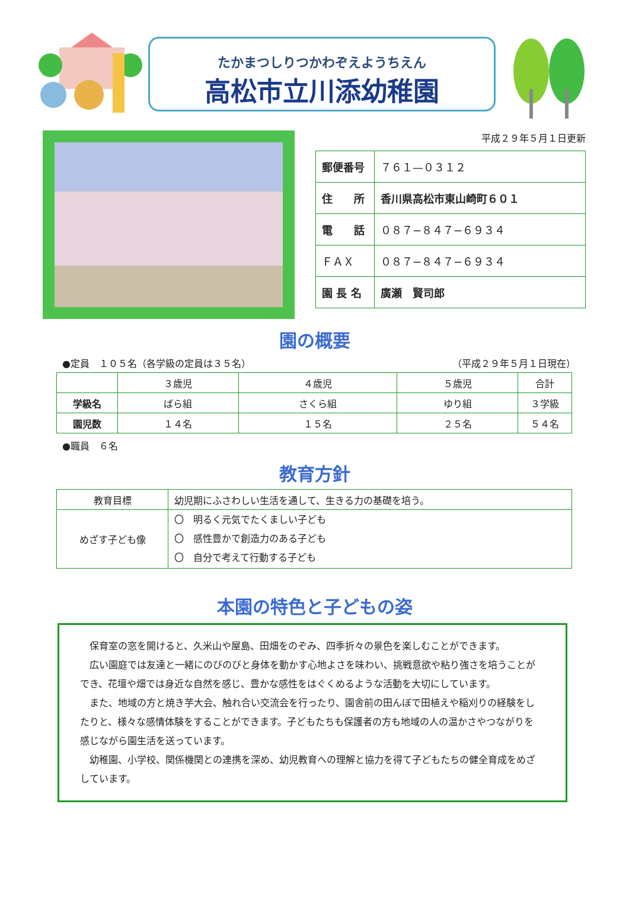たかまつしりつかわぞえようちえん
高松市立川添幼稚園
平成２９年５月１日更新
| 郵便番号 | ７６１—０３１２ |
| 住 所 | 香川県高松市東山崎町６０１ |
| 電 話 | ０８７−８４７−６９３４ |
| ＦＡＸ | ０８７−８４７−６９３４ |
| 園 長 名 | 廣瀬 賢司郎 |
園の概要
●定員　１０５名（各学級の定員は３５名） （平成２９年５月１日現在）
| | ３歳児 | ４歳児 | ５歳児 | 合計 |
| --- | --- | --- | --- | --- |
| 学級名 | ばら組 | さくら組 | ゆり組 | ３学級 |
| 園児数 | １４名 | １５名 | ２５名 | ５４名 |
●職員　６名
教育方針
| 教育目標 | 幼児期にふさわしい生活を通して、生きる力の基礎を培う。 |
| めざす子ども像 | 〇 明るく元気でたくましい子ども 〇 感性豊かで創造力のある子ども 〇 自分で考えて行動する子ども |
本園の特色と子どもの姿
保育室の窓を開けると、久米山や屋島、田畑をのぞみ、四季折々の景色を楽しむことができます。
広い園庭では友達と一緒にのびのびと身体を動かす心地よさを味わい、挑戦意欲や粘り強さを培うことができ、花壇や畑では身近な自然を感じ、豊かな感性をはぐくめるような活動を大切にしています。
また、地域の方と焼き芋大会、触れ合い交流会を行ったり、園舎前の田んぼで田植えや稲刈りの経験をしたりと、様々な感情体験をすることができます。子どもたちも保護者の方も地域の人の温かさやつながりを感じながら園生活を送っています。
幼稚園、小学校、関係機関との連携を深め、幼児教育への理解と協力を得て子どもたちの健全育成をめざしています。